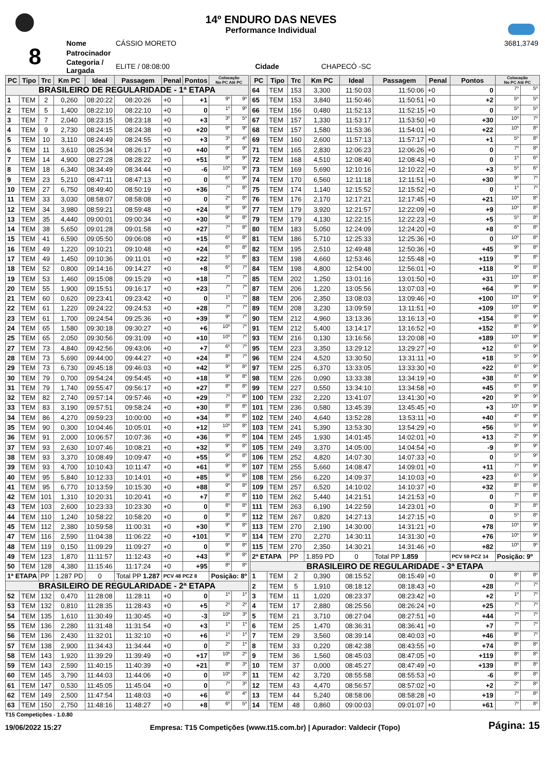14º ENDURO DAS NEVES
Performance Individual
| 8 | Nome | CÁSSIO MORETO | | | 3681,3749 |
| | Patrocinador | | | | |
| | Categoria / Largada | ELITE / 08:08:00 | Cidade | CHAPECÓ -SC | |
| PC | Tipo | Trc | Km PC | Ideal | Passagem | Penal | Pontos | Colocação No PC Até PC | |
| --- | --- | --- | --- | --- | --- | --- | --- | --- | --- |
| BRASILEIRO DE REGULARIDADE - 1ª ETAPA | | | | | | | | | |
| 1 | TEM | 2 | 0,260 | 08:20:22 | 08:20:26 | +0 | +1 | 9º | 9º |
| 2 | TEM | 5 | 1,400 | 08:22:10 | 08:22:10 | +0 | 0 | 1º | 9º |
| 3 | TEM | 7 | 2,040 | 08:23:15 | 08:23:18 | +0 | +3 | 3º | 5º |
| 4 | TEM | 9 | 2,730 | 08:24:15 | 08:24:38 | +0 | +20 | 9º | 9º |
| 5 | TEM | 10 | 3,110 | 08:24:49 | 08:24:55 | +0 | +3 | 3º | 4º |
| 6 | TEM | 11 | 3,610 | 08:25:34 | 08:26:17 | +0 | +40 | 9º | 9º |
| 7 | TEM | 14 | 4,900 | 08:27:28 | 08:28:22 | +0 | +51 | 9º | 9º |
| 8 | TEM | 18 | 6,340 | 08:34:49 | 08:34:44 | +0 | -6 | 10º | 9º |
| 9 | TEM | 23 | 5,210 | 08:47:11 | 08:47:13 | +0 | 0 | 6º | 9º |
| 10 | TEM | 27 | 6,750 | 08:49:40 | 08:50:19 | +0 | +36 | 7º | 8º |
| 11 | TEM | 33 | 3,030 | 08:58:07 | 08:58:08 | +0 | 0 | 2º | 8º |
| 12 | TEM | 34 | 3,980 | 08:59:21 | 08:59:48 | +0 | +24 | 9º | 9º |
| 13 | TEM | 35 | 4,440 | 09:00:01 | 09:00:34 | +0 | +30 | 9º | 8º |
| 14 | TEM | 38 | 5,650 | 09:01:28 | 09:01:58 | +0 | +27 | 7º | 8º |
| 15 | TEM | 41 | 6,590 | 09:05:50 | 09:06:08 | +0 | +15 | 6º | 8º |
| 16 | TEM | 49 | 1,220 | 09:10:21 | 09:10:48 | +0 | +24 | 6º | 8º |
| 17 | TEM | 49 | 1,450 | 09:10:36 | 09:11:01 | +0 | +22 | 5º | 8º |
| 18 | TEM | 52 | 0,800 | 09:14:16 | 09:14:27 | +0 | +8 | 6º | 7º |
| 19 | TEM | 53 | 1,460 | 09:15:08 | 09:15:29 | +0 | +18 | 7º | 7º |
| 20 | TEM | 55 | 1,900 | 09:15:51 | 09:16:17 | +0 | +23 | 7º | 7º |
| 21 | TEM | 60 | 0,620 | 09:23:41 | 09:23:42 | +0 | 0 | 1º | 7º |
| 22 | TEM | 61 | 1,220 | 09:24:22 | 09:24:53 | +0 | +28 | 7º | 7º |
| 23 | TEM | 61 | 1,700 | 09:24:54 | 09:25:36 | +0 | +39 | 9º | 7º |
| 24 | TEM | 65 | 1,580 | 09:30:18 | 09:30:27 | +0 | +6 | 10º | 7º |
| 25 | TEM | 65 | 2,050 | 09:30:56 | 09:31:09 | +0 | +10 | 10º | 7º |
| 27 | TEM | 73 | 4,840 | 09:42:56 | 09:43:06 | +0 | +7 | 6º | 7º |
| 28 | TEM | 73 | 5,690 | 09:44:00 | 09:44:27 | +0 | +24 | 8º | 7º |
| 29 | TEM | 73 | 6,730 | 09:45:18 | 09:46:03 | +0 | +42 | 9º | 8º |
| 30 | TEM | 79 | 0,700 | 09:54:24 | 09:54:45 | +0 | +18 | 9º | 8º |
| 31 | TEM | 79 | 1,740 | 09:55:47 | 09:56:17 | +0 | +27 | 8º | 8º |
| 32 | TEM | 82 | 2,740 | 09:57:14 | 09:57:46 | +0 | +29 | 7º | 8º |
| 33 | TEM | 83 | 3,190 | 09:57:51 | 09:58:24 | +0 | +30 | 8º | 8º |
| 34 | TEM | 86 | 4,270 | 09:59:23 | 10:00:00 | +0 | +34 | 8º | 8º |
| 35 | TEM | 90 | 0,300 | 10:04:46 | 10:05:01 | +0 | +12 | 10º | 8º |
| 36 | TEM | 91 | 2,000 | 10:06:57 | 10:07:36 | +0 | +36 | 9º | 8º |
| 37 | TEM | 93 | 2,630 | 10:07:46 | 10:08:21 | +0 | +32 | 9º | 8º |
| 38 | TEM | 93 | 3,370 | 10:08:49 | 10:09:47 | +0 | +55 | 9º | 8º |
| 39 | TEM | 93 | 4,700 | 10:10:43 | 10:11:47 | +0 | +61 | 9º | 8º |
| 40 | TEM | 95 | 5,840 | 10:12:33 | 10:14:01 | +0 | +85 | 9º | 8º |
| 41 | TEM | 95 | 6,770 | 10:13:59 | 10:15:30 | +0 | +88 | 9º | 8º |
| 42 | TEM | 101 | 1,310 | 10:20:31 | 10:20:41 | +0 | +7 | 8º | 8º |
| 43 | TEM | 103 | 2,600 | 10:23:33 | 10:23:30 | +0 | 0 | 8º | 8º |
| 44 | TEM | 110 | 1,240 | 10:58:22 | 10:58:20 | +0 | 0 | 9º | 8º |
| 45 | TEM | 112 | 2,380 | 10:59:58 | 11:00:31 | +0 | +30 | 9º | 8º |
| 47 | TEM | 116 | 2,590 | 11:04:38 | 11:06:22 | +0 | +101 | 9º | 8º |
| 48 | TEM | 119 | 0,150 | 11:09:29 | 11:09:27 | +0 | 0 | 9º | 8º |
| 49 | TEM | 123 | 1,870 | 11:11:57 | 11:12:43 | +0 | +43 | 9º | 8º |
| 50 | TEM | 128 | 4,380 | 11:15:46 | 11:17:24 | +0 | +95 | 8º | 8º |
| 1ª ETAPA | | PP | 1.287 PD | 0 | Total PP 1.287 | PCV 48 PCZ 8 | | Posição: 8º | |
| BRASILEIRO DE REGULARIDADE - 2ª ETAPA | | | | | | | | | |
| 52 | TEM | 132 | 0,470 | 11:28:08 | 11:28:11 | +0 | 0 | 1º | 1º |
| 53 | TEM | 132 | 0,810 | 11:28:35 | 11:28:43 | +0 | +5 | 2º | 2º |
| 54 | TEM | 135 | 1,610 | 11:30:49 | 11:30:45 | +0 | -3 | 10º | 3º |
| 55 | TEM | 136 | 2,280 | 11:31:48 | 11:31:54 | +0 | +3 | 1º | 1º |
| 56 | TEM | 136 | 2,430 | 11:32:01 | 11:32:10 | +0 | +6 | 1º | 1º |
| 57 | TEM | 138 | 2,900 | 11:34:43 | 11:34:44 | +0 | 0 | 2º | 1º |
| 58 | TEM | 143 | 1,920 | 11:39:29 | 11:39:49 | +0 | +17 | 10º | 2º |
| 59 | TEM | 143 | 2,590 | 11:40:15 | 11:40:39 | +0 | +21 | 8º | 3º |
| 60 | TEM | 145 | 3,790 | 11:44:03 | 11:44:06 | +0 | 0 | 10º | 3º |
| 61 | TEM | 147 | 0,530 | 11:45:05 | 11:45:04 | +0 | 0 | 7º | 3º |
| 62 | TEM | 149 | 2,500 | 11:47:54 | 11:48:03 | +0 | +6 | 6º | 4º |
| 63 | TEM | 150 | 2,750 | 11:48:16 | 11:48:27 | +0 | +8 | 6º | 5º |
| PC | Tipo | Trc | Km PC | Ideal | Passagem | Penal | Pontos | Colocação No PC Até PC | |
| --- | --- | --- | --- | --- | --- | --- | --- | --- | --- |
| 64 | TEM | 153 | 3,300 | 11:50:03 | 11:50:06 | +0 | 0 | 7º | 5º |
| 65 | TEM | 153 | 3,840 | 11:50:46 | 11:50:51 | +0 | +2 | 5º | 5º |
| 66 | TEM | 156 | 0,480 | 11:52:13 | 11:52:15 | +0 | 0 | 5º | 5º |
| 67 | TEM | 157 | 1,330 | 11:53:17 | 11:53:50 | +0 | +30 | 10º | 7º |
| 68 | TEM | 157 | 1,580 | 11:53:36 | 11:54:01 | +0 | +22 | 10º | 8º |
| 69 | TEM | 160 | 2,600 | 11:57:13 | 11:57:17 | +0 | +1 | 5º | 8º |
| 71 | TEM | 165 | 2,830 | 12:06:23 | 12:06:26 | +0 | 0 | 7º | 8º |
| 72 | TEM | 168 | 4,510 | 12:08:40 | 12:08:43 | +0 | 0 | 1º | 6º |
| 73 | TEM | 169 | 5,690 | 12:10:16 | 12:10:22 | +0 | +3 | 5º | 6º |
| 74 | TEM | 170 | 6,560 | 12:11:18 | 12:11:51 | +0 | +30 | 9º | 7º |
| 75 | TEM | 174 | 1,140 | 12:15:52 | 12:15:52 | +0 | 0 | 1º | 7º |
| 76 | TEM | 176 | 2,170 | 12:17:21 | 12:17:45 | +0 | +21 | 10º | 8º |
| 77 | TEM | 179 | 3,920 | 12:21:57 | 12:22:09 | +0 | +9 | 10º | 8º |
| 79 | TEM | 179 | 4,130 | 12:22:15 | 12:22:23 | +0 | +5 | 5º | 8º |
| 80 | TEM | 183 | 5,050 | 12:24:09 | 12:24:20 | +0 | +8 | 6º | 8º |
| 81 | TEM | 186 | 5,710 | 12:25:33 | 12:25:36 | +0 | 0 | 10º | 8º |
| 82 | TEM | 195 | 2,510 | 12:49:48 | 12:50:36 | +0 | +45 | 9º | 8º |
| 83 | TEM | 198 | 4,660 | 12:53:46 | 12:55:48 | +0 | +119 | 9º | 8º |
| 84 | TEM | 198 | 4,800 | 12:54:00 | 12:56:01 | +0 | +118 | 9º | 8º |
| 85 | TEM | 202 | 1,250 | 13:01:16 | 13:01:50 | +0 | +31 | 10º | 8º |
| 87 | TEM | 206 | 1,220 | 13:05:56 | 13:07:03 | +0 | +64 | 9º | 9º |
| 88 | TEM | 206 | 2,350 | 13:08:03 | 13:09:46 | +0 | +100 | 10º | 9º |
| 89 | TEM | 208 | 3,230 | 13:09:59 | 13:11:51 | +0 | +109 | 10º | 9º |
| 90 | TEM | 212 | 4,960 | 13:13:36 | 13:16:13 | +0 | +154 | 8º | 9º |
| 91 | TEM | 212 | 5,400 | 13:14:17 | 13:16:52 | +0 | +152 | 8º | 9º |
| 93 | TEM | 216 | 0,130 | 13:16:56 | 13:20:08 | +0 | +189 | 10º | 9º |
| 95 | TEM | 223 | 3,350 | 13:29:12 | 13:29:27 | +0 | +12 | 6º | 9º |
| 96 | TEM | 224 | 4,520 | 13:30:50 | 13:31:11 | +0 | +18 | 5º | 9º |
| 97 | TEM | 225 | 6,370 | 13:33:05 | 13:33:30 | +0 | +22 | 6º | 9º |
| 98 | TEM | 226 | 0,090 | 13:33:38 | 13:34:19 | +0 | +38 | 6º | 9º |
| 99 | TEM | 227 | 0,550 | 13:34:10 | 13:34:58 | +0 | +45 | 6º | 9º |
| 100 | TEM | 232 | 2,220 | 13:41:07 | 13:41:30 | +0 | +20 | 9º | 9º |
| 101 | TEM | 236 | 0,580 | 13:45:39 | 13:45:45 | +0 | +3 | 10º | 9º |
| 102 | TEM | 240 | 4,640 | 13:52:28 | 13:53:11 | +0 | +40 | 4º | 9º |
| 103 | TEM | 241 | 5,390 | 13:53:30 | 13:54:29 | +0 | +56 | 5º | 9º |
| 104 | TEM | 245 | 1,930 | 14:01:45 | 14:02:01 | +0 | +13 | 2º | 9º |
| 105 | TEM | 249 | 3,370 | 14:05:00 | 14:04:54 | +0 | -9 | 9º | 9º |
| 106 | TEM | 252 | 4,820 | 14:07:30 | 14:07:33 | +0 | 0 | 5º | 9º |
| 107 | TEM | 255 | 5,660 | 14:08:47 | 14:09:01 | +0 | +11 | 7º | 9º |
| 108 | TEM | 256 | 6,220 | 14:09:37 | 14:10:03 | +0 | +23 | 6º | 9º |
| 109 | TEM | 257 | 6,520 | 14:10:02 | 14:10:37 | +0 | +32 | 8º | 8º |
| 110 | TEM | 262 | 5,440 | 14:21:51 | 14:21:53 | +0 | 0 | 7º | 8º |
| 111 | TEM | 263 | 6,190 | 14:22:59 | 14:23:01 | +0 | 0 | 3º | 8º |
| 112 | TEM | 267 | 0,820 | 14:27:13 | 14:27:15 | +0 | 0 | 5º | 8º |
| 113 | TEM | 270 | 2,190 | 14:30:00 | 14:31:21 | +0 | +78 | 10º | 9º |
| 114 | TEM | 270 | 2,270 | 14:30:11 | 14:31:30 | +0 | +76 | 10º | 9º |
| 115 | TEM | 270 | 2,350 | 14:30:21 | 14:31:46 | +0 | +82 | 10º | 9º |
| 2ª ETAPA | | PP | 1.859 PD | 0 | Total PP 1.859 | | PCV 59 PCZ 14 | Posição: 9º | |
| BRASILEIRO DE REGULARIDADE - 3ª ETAPA | | | | | | | | | |
| 1 | TEM | 2 | 0,390 | 08:15:52 | 08:15:49 | +0 | 0 | 8º | 8º |
| 2 | TEM | 5 | 1,910 | 08:18:12 | 08:18:43 | +0 | +28 | 7º | 7º |
| 3 | TEM | 11 | 1,020 | 08:23:37 | 08:23:42 | +0 | +2 | 1º | 7º |
| 4 | TEM | 17 | 2,880 | 08:25:56 | 08:26:24 | +0 | +25 | 7º | 7º |
| 5 | TEM | 21 | 3,710 | 08:27:04 | 08:27:51 | +0 | +44 | 7º | 7º |
| 6 | TEM | 25 | 1,470 | 08:36:31 | 08:36:41 | +0 | +7 | 7º | 7º |
| 7 | TEM | 29 | 3,560 | 08:39:14 | 08:40:03 | +0 | +46 | 8º | 7º |
| 8 | TEM | 33 | 0,220 | 08:42:38 | 08:43:55 | +0 | +74 | 8º | 8º |
| 9 | TEM | 36 | 1,560 | 08:45:03 | 08:47:05 | +0 | +119 | 8º | 8º |
| 10 | TEM | 37 | 0,000 | 08:45:27 | 08:47:49 | +0 | +139 | 8º | 8º |
| 11 | TEM | 42 | 3,720 | 08:55:58 | 08:55:53 | +0 | -6 | 8º | 8º |
| 12 | TEM | 43 | 4,470 | 08:56:57 | 08:57:02 | +0 | +2 | 2º | 8º |
| 13 | TEM | 44 | 5,240 | 08:58:06 | 08:58:28 | +0 | +19 | 7º | 8º |
| 14 | TEM | 48 | 0,860 | 09:00:03 | 09:01:07 | +0 | +61 | 7º | 8º |
T15 Competições - 1.0.80
19/06/2022 15:27 Empresa: T15 Competições (www.t15.com.br) | Apurador: Valdecir (Topo) Página: 15